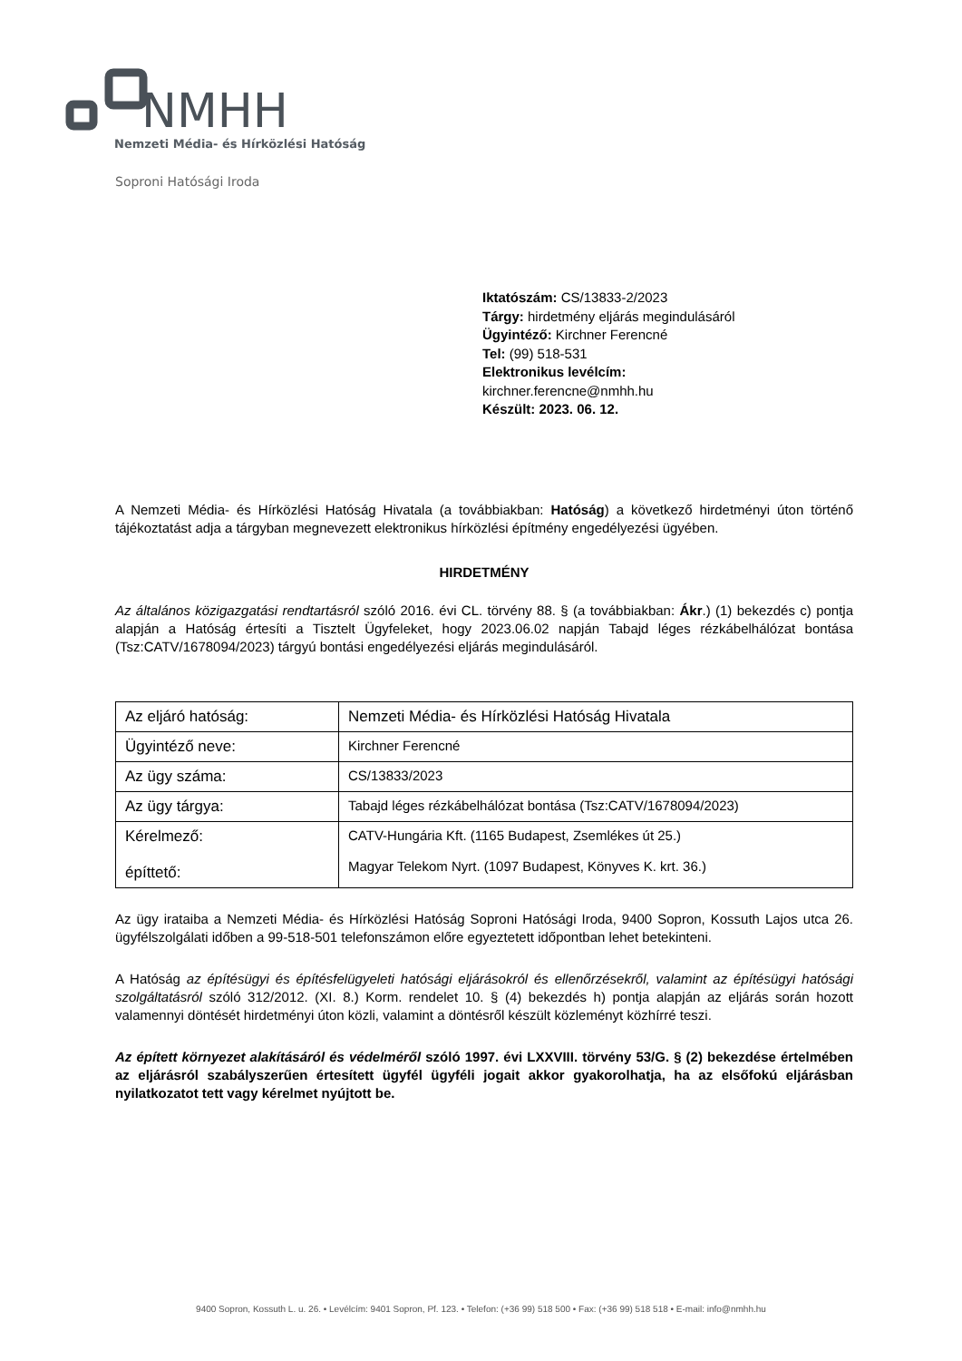NMHH
Nemzeti Média- és Hírközlési Hatóság
Soproni Hatósági Iroda
Iktatószám: CS/13833-2/2023
Tárgy: hirdetmény eljárás megindulásáról
Ügyintéző: Kirchner Ferencné
Tel: (99) 518-531
Elektronikus levélcím:
kirchner.ferencne@nmhh.hu
Készült: 2023. 06. 12.
A Nemzeti Média- és Hírközlési Hatóság Hivatala (a továbbiakban: Hatóság) a következő hirdetményi úton történő tájékoztatást adja a tárgyban megnevezett elektronikus hírközlési építmény engedélyezési ügyében.
HIRDETMÉNY
Az általános közigazgatási rendtartásról szóló 2016. évi CL. törvény 88. § (a továbbiakban: Ákr.) (1) bekezdés c) pontja alapján a Hatóság értesíti a Tisztelt Ügyfeleket, hogy 2023.06.02 napján Tabajd léges rézkábelhálózat bontása (Tsz:CATV/1678094/2023) tárgyú bontási engedélyezési eljárás megindulásáról.
| Az eljáró hatóság: | Nemzeti Média- és Hírközlési Hatóság Hivatala |
| Ügyintéző neve: | Kirchner Ferencné |
| Az ügy száma: | CS/13833/2023 |
| Az ügy tárgya: | Tabajd léges rézkábelhálózat bontása (Tsz:CATV/1678094/2023) |
| Kérelmező: építtető: | CATV-Hungária Kft. (1165 Budapest, Zsemlékes út 25.) Magyar Telekom Nyrt. (1097 Budapest, Könyves K. krt. 36.) |
Az ügy irataiba a Nemzeti Média- és Hírközlési Hatóság Soproni Hatósági Iroda, 9400 Sopron, Kossuth Lajos utca 26. ügyfélszolgálati időben a 99-518-501 telefonszámon előre egyeztetett időpontban lehet betekinteni.
A Hatóság az építésügyi és építésfelügyeleti hatósági eljárásokról és ellenőrzésekről, valamint az építésügyi hatósági szolgáltatásról szóló 312/2012. (XI. 8.) Korm. rendelet 10. § (4) bekezdés h) pontja alapján az eljárás során hozott valamennyi döntését hirdetményi úton közli, valamint a döntésről készült közleményt közhírré teszi.
Az épített környezet alakításáról és védelméről szóló 1997. évi LXXVIII. törvény 53/G. § (2) bekezdése értelmében az eljárásról szabályszerűen értesített ügyfél ügyféli jogait akkor gyakorolhatja, ha az elsőfokú eljárásban nyilatkozatot tett vagy kérelmet nyújtott be.
9400 Sopron, Kossuth L. u. 26. • Levélcím: 9401 Sopron, Pf. 123. • Telefon: (+36 99) 518 500 • Fax: (+36 99) 518 518 • E-mail: info@nmhh.hu